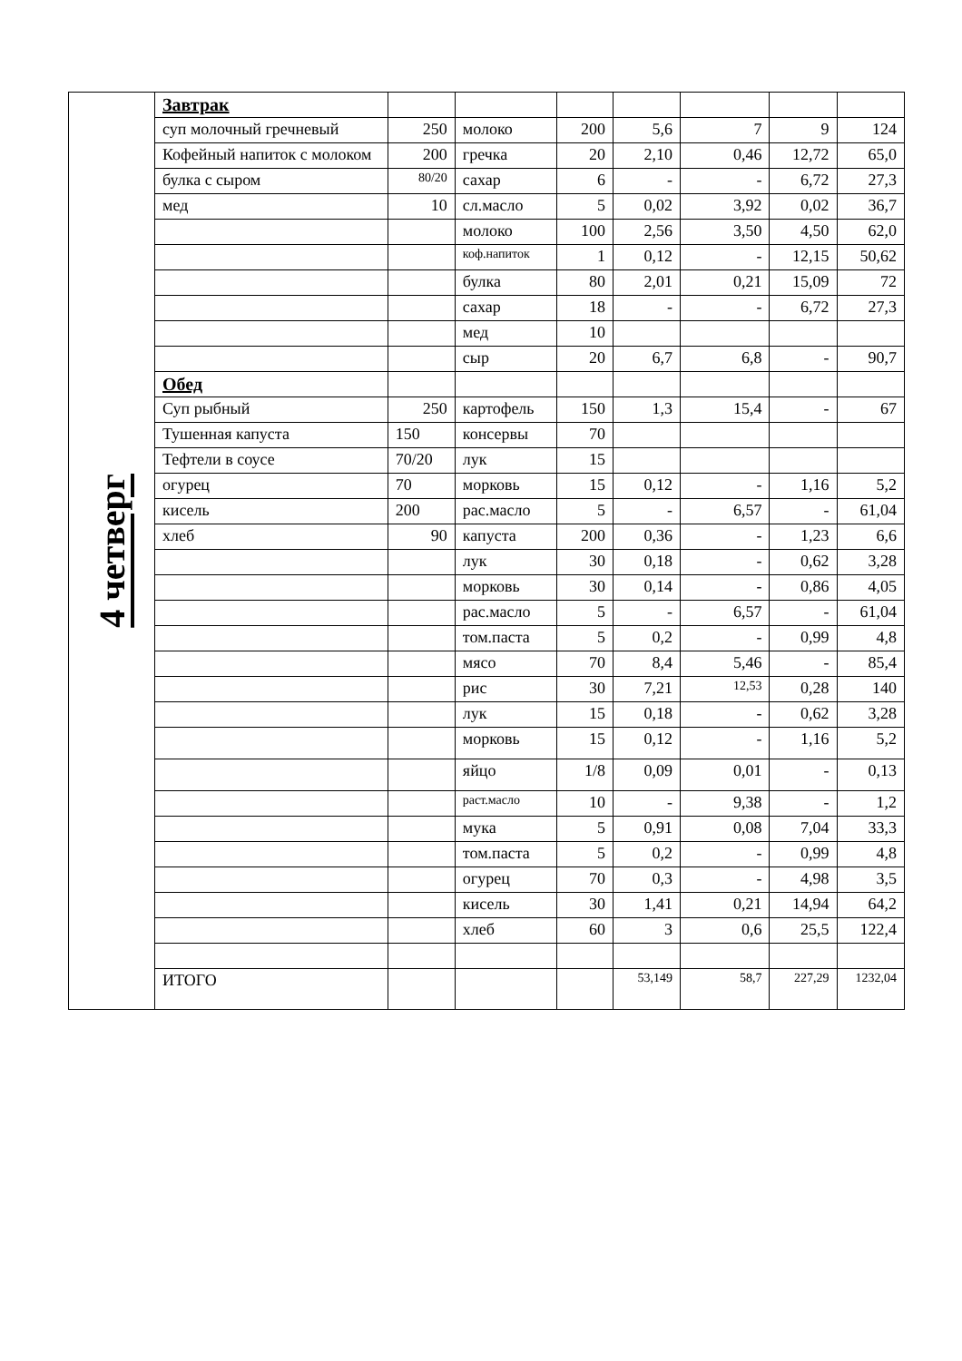| 4 четверг | Завтрак | | | | | | | |
| | суп молочный гречневый | 250 | молоко | 200 | 5,6 | 7 | 9 | 124 |
| | Кофейный напиток с молоком | 200 | гречка | 20 | 2,10 | 0,46 | 12,72 | 65,0 |
| | булка с сыром | 80/20 | сахар | 6 | - | - | 6,72 | 27,3 |
| | мед | 10 | сл.масло | 5 | 0,02 | 3,92 | 0,02 | 36,7 |
| | | | молоко | 100 | 2,56 | 3,50 | 4,50 | 62,0 |
| | | | коф.напиток | 1 | 0,12 | - | 12,15 | 50,62 |
| | | | булка | 80 | 2,01 | 0,21 | 15,09 | 72 |
| | | | сахар | 18 | - | - | 6,72 | 27,3 |
| | | | мед | 10 | | | | |
| | | | сыр | 20 | 6,7 | 6,8 | - | 90,7 |
| | Обед | | | | | | | |
| | Суп рыбный | 250 | картофель | 150 | 1,3 | 15,4 | - | 67 |
| | Тушенная капуста | 150 | консервы | 70 | | | | |
| | Тефтели в соусе | 70/20 | лук | 15 | | | | |
| | огурец | 70 | морковь | 15 | 0,12 | - | 1,16 | 5,2 |
| | кисель | 200 | рас.масло | 5 | - | 6,57 | - | 61,04 |
| | хлеб | 90 | капуста | 200 | 0,36 | - | 1,23 | 6,6 |
| | | | лук | 30 | 0,18 | - | 0,62 | 3,28 |
| | | | морковь | 30 | 0,14 | - | 0,86 | 4,05 |
| | | | рас.масло | 5 | - | 6,57 | - | 61,04 |
| | | | том.паста | 5 | 0,2 | - | 0,99 | 4,8 |
| | | | мясо | 70 | 8,4 | 5,46 | - | 85,4 |
| | | | рис | 30 | 7,21 | 12,53 | 0,28 | 140 |
| | | | лук | 15 | 0,18 | - | 0,62 | 3,28 |
| | | | морковь | 15 | 0,12 | - | 1,16 | 5,2 |
| | | | яйцо | 1/8 | 0,09 | 0,01 | - | 0,13 |
| | | | раст.масло | 10 | - | 9,38 | - | 1,2 |
| | | | мука | 5 | 0,91 | 0,08 | 7,04 | 33,3 |
| | | | том.паста | 5 | 0,2 | - | 0,99 | 4,8 |
| | | | огурец | 70 | 0,3 | - | 4,98 | 3,5 |
| | | | кисель | 30 | 1,41 | 0,21 | 14,94 | 64,2 |
| | | | хлеб | 60 | 3 | 0,6 | 25,5 | 122,4 |
| | ИТОГО | | | | 53,149 | 58,7 | 227,29 | 1232,04 |